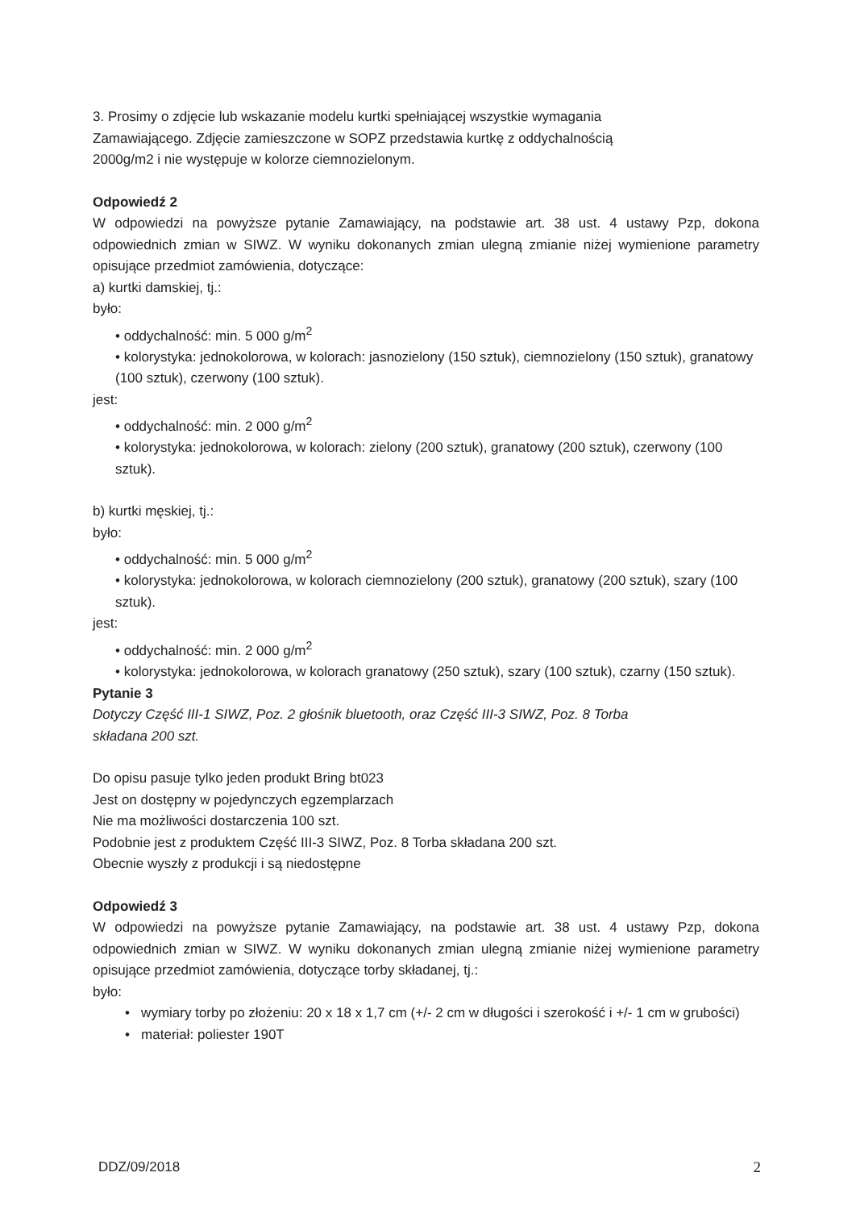3. Prosimy o zdjęcie lub wskazanie modelu kurtki spełniającej wszystkie wymagania
Zamawiającego. Zdjęcie zamieszczone w SOPZ przedstawia kurtkę z oddychalnością
2000g/m2 i nie występuje w kolorze ciemnozielonym.
Odpowiedź 2
W odpowiedzi na powyższe pytanie Zamawiający, na podstawie art. 38 ust. 4 ustawy Pzp, dokona odpowiednich zmian w SIWZ. W wyniku dokonanych zmian ulegną zmianie niżej wymienione parametry opisujące przedmiot zamówienia, dotyczące:
a) kurtki damskiej, tj.:
było:
• oddychalność: min. 5 000 g/m<sup>2</sup>
• kolorystyka: jednokolorowa, w kolorach: jasnozielony (150 sztuk), ciemnozielony (150 sztuk), granatowy (100 sztuk), czerwony (100 sztuk).
jest:
• oddychalność: min. 2 000 g/m<sup>2</sup>
• kolorystyka: jednokolorowa, w kolorach: zielony (200 sztuk), granatowy (200 sztuk), czerwony (100 sztuk).
b) kurtki męskiej, tj.:
było:
• oddychalność: min. 5 000 g/m<sup>2</sup>
• kolorystyka: jednokolorowa, w kolorach ciemnozielony (200 sztuk), granatowy (200 sztuk), szary (100 sztuk).
jest:
• oddychalność: min. 2 000 g/m<sup>2</sup>
• kolorystyka: jednokolorowa, w kolorach granatowy (250 sztuk), szary (100 sztuk), czarny (150 sztuk).
Pytanie 3
Dotyczy Część III-1 SIWZ, Poz. 2 głośnik bluetooth, oraz Część III-3 SIWZ, Poz. 8 Torba
składana 200 szt.
Do opisu pasuje tylko jeden produkt Bring bt023
Jest on dostępny w pojedynczych egzemplarzach
Nie ma możliwości dostarczenia 100 szt.
Podobnie jest z produktem Część III-3 SIWZ, Poz. 8 Torba składana 200 szt.
Obecnie wyszły z produkcji i są niedostępne
Odpowiedź 3
W odpowiedzi na powyższe pytanie Zamawiający, na podstawie art. 38 ust. 4 ustawy Pzp, dokona odpowiednich zmian w SIWZ. W wyniku dokonanych zmian ulegną zmianie niżej wymienione parametry opisujące przedmiot zamówienia, dotyczące torby składanej, tj.:
było:
• wymiary torby po złożeniu: 20 x 18 x 1,7 cm (+/- 2 cm w długości i szerokość i +/- 1 cm w grubości)
• materiał: poliester 190T
DDZ/09/2018 2